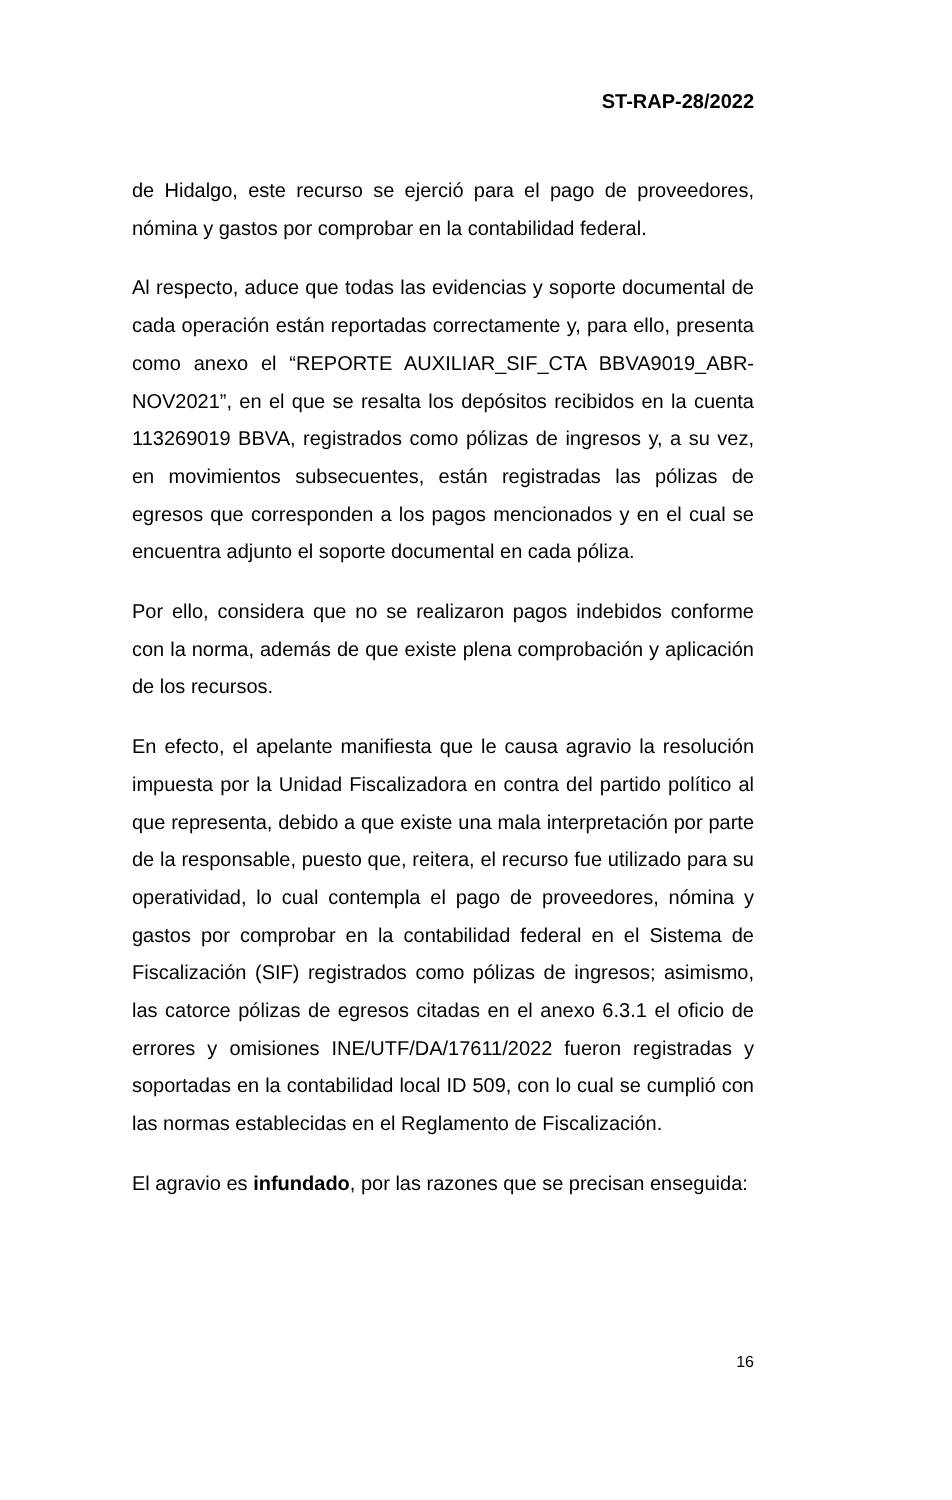ST-RAP-28/2022
de Hidalgo, este recurso se ejerció para el pago de proveedores, nómina y gastos por comprobar en la contabilidad federal.
Al respecto, aduce que todas las evidencias y soporte documental de cada operación están reportadas correctamente y, para ello, presenta como anexo el “REPORTE AUXILIAR_SIF_CTA BBVA9019_ABR-NOV2021”, en el que se resalta los depósitos recibidos en la cuenta 113269019 BBVA, registrados como pólizas de ingresos y, a su vez, en movimientos subsecuentes, están registradas las pólizas de egresos que corresponden a los pagos mencionados y en el cual se encuentra adjunto el soporte documental en cada póliza.
Por ello, considera que no se realizaron pagos indebidos conforme con la norma, además de que existe plena comprobación y aplicación de los recursos.
En efecto, el apelante manifiesta que le causa agravio la resolución impuesta por la Unidad Fiscalizadora en contra del partido político al que representa, debido a que existe una mala interpretación por parte de la responsable, puesto que, reitera, el recurso fue utilizado para su operatividad, lo cual contempla el pago de proveedores, nómina y gastos por comprobar en la contabilidad federal en el Sistema de Fiscalización (SIF) registrados como pólizas de ingresos; asimismo, las catorce pólizas de egresos citadas en el anexo 6.3.1 el oficio de errores y omisiones INE/UTF/DA/17611/2022 fueron registradas y soportadas en la contabilidad local ID 509, con lo cual se cumplió con las normas establecidas en el Reglamento de Fiscalización.
El agravio es infundado, por las razones que se precisan enseguida:
16